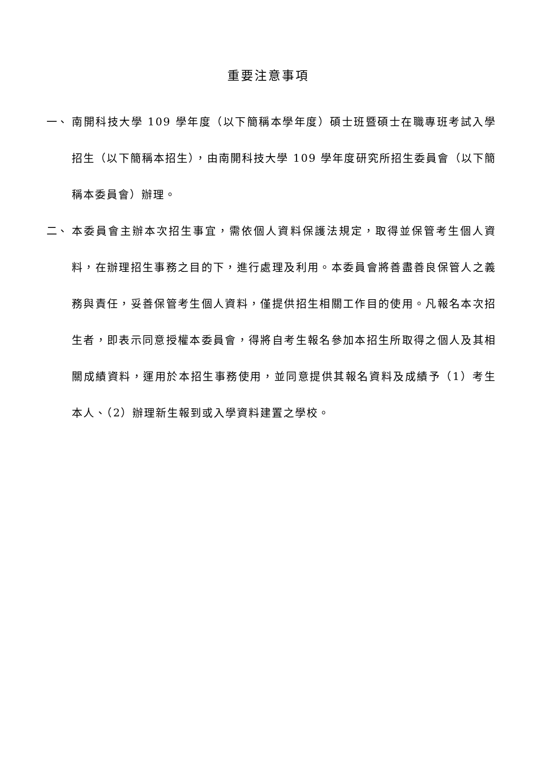重要注意事項
一、 南開科技大學 109 學年度（以下簡稱本學年度）碩士班暨碩士在職專班考試入學招生（以下簡稱本招生），由南開科技大學 109 學年度研究所招生委員會（以下簡稱本委員會）辦理。
二、 本委員會主辦本次招生事宜，需依個人資料保護法規定，取得並保管考生個人資料，在辦理招生事務之目的下，進行處理及利用。本委員會將善盡善良保管人之義務與責任，妥善保管考生個人資料，僅提供招生相關工作目的使用。凡報名本次招生者，即表示同意授權本委員會，得將自考生報名參加本招生所取得之個人及其相關成績資料，運用於本招生事務使用，並同意提供其報名資料及成績予（1）考生本人、（2）辦理新生報到或入學資料建置之學校。